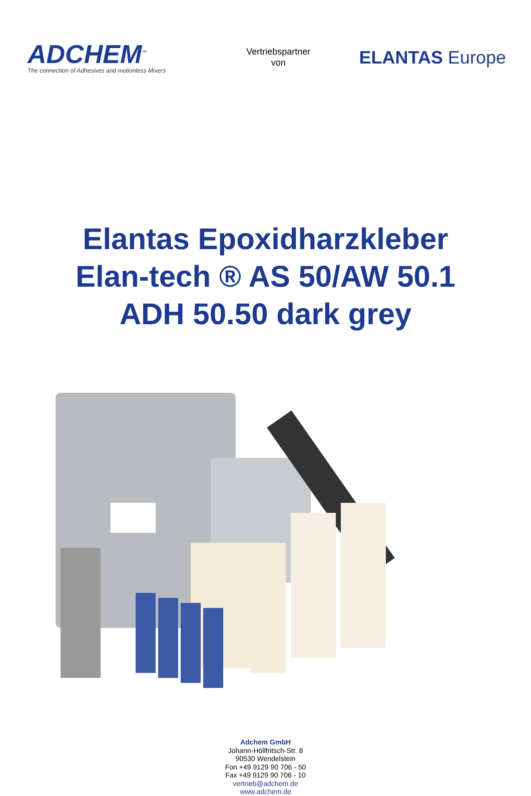ADCHEM<sup>™</sup>
The connection of Adhesives and motionless Mixers
Vertriebspartner
von
ELANTAS Europe
Elantas Epoxidharzkleber
Elan-tech ® AS 50/AW 50.1
ADH 50.50 dark grey
Adchem GmbH
Johann-Höllfritsch-Str. 8
90530 Wendelstein
Fon +49 9129 90 706 - 50
Fax +49 9129 90 706 - 10
vertrieb@adchem.de
www.adchem.de